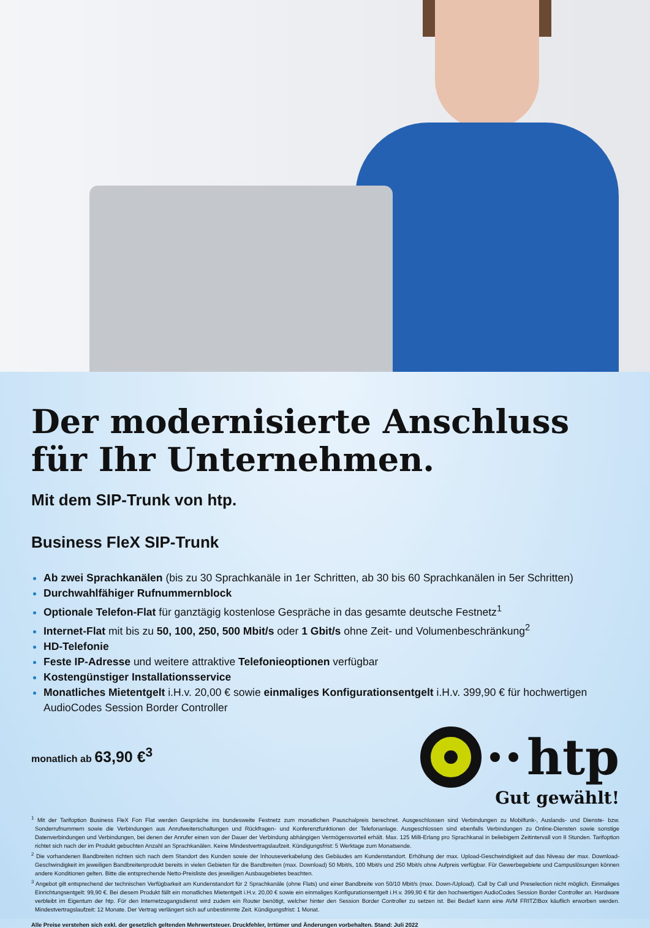Der modernisierte Anschluss
für Ihr Unternehmen.
Mit dem SIP-Trunk von htp.
Business FleX SIP-Trunk
Ab zwei Sprachkanälen (bis zu 30 Sprachkanäle in 1er Schritten, ab 30 bis 60 Sprachkanälen in 5er Schritten)
Durchwahlfähiger Rufnummernblock
Optionale Telefon-Flat für ganztägig kostenlose Gespräche in das gesamte deutsche Festnetz<sup>1</sup>
Internet-Flat mit bis zu 50, 100, 250, 500 Mbit/s oder 1 Gbit/s ohne Zeit- und Volumenbeschränkung<sup>2</sup>
HD-Telefonie
Feste IP-Adresse und weitere attraktive Telefonieoptionen verfügbar
Kostengünstiger Installationsservice
Monatliches Mietentgelt i.H.v. 20,00 € sowie einmaliges Konfigurationsentgelt i.H.v. 399,90 € für hochwertigen AudioCodes Session Border Controller
monatlich ab 63,90 €<sup>3</sup>
htp
Gut gewählt!
<sup>1</sup> Mit der Tarifoption Business FleX Fon Flat werden Gespräche ins bundesweite Festnetz zum monatlichen Pauschalpreis berechnet. Ausgeschlossen sind Verbindungen zu Mobilfunk-, Auslands- und Dienste- bzw. Sonderrufnummern sowie die Verbindungen aus Anrufweiterschaltungen und Rückfragen- und Konferenzfunktionen der Telefonanlage. Ausgeschlossen sind ebenfalls Verbindungen zu Online-Diensten sowie sonstige Datenverbindungen und Verbindungen, bei denen der Anrufer einen von der Dauer der Verbindung abhängigen Vermögensvorteil erhält. Max. 125 Milli-Erlang pro Sprachkanal in beliebigem Zeitintervall von 8 Stunden. Tarifoption richtet sich nach der im Produkt gebuchten Anzahl an Sprachkanälen. Keine Mindestvertragslaufzeit. Kündigungsfrist: 5 Werktage zum Monatsende.
<sup>2</sup> Die vorhandenen Bandbreiten richten sich nach dem Standort des Kunden sowie der Inhouseverkabelung des Gebäudes am Kundenstandort. Erhöhung der max. Upload-Geschwindigkeit auf das Niveau der max. Download-Geschwindigkeit im jeweiligen Bandbreitenprodukt bereits in vielen Gebieten für die Bandbreiten (max. Download) 50 Mbit/s, 100 Mbit/s und 250 Mbit/s ohne Aufpreis verfügbar. Für Gewerbegebiete und Campuslösungen können andere Konditionen gelten. Bitte die entsprechende Netto-Preisliste des jeweiligen Ausbaugebietes beachten.
<sup>3</sup> Angebot gilt entsprechend der technischen Verfügbarkeit am Kundenstandort für 2 Sprachkanäle (ohne Flats) und einer Bandbreite von 50/10 Mbit/s (max. Down-/Upload). Call by Call und Preselection nicht möglich. Einmaliges Einrichtungsentgelt: 99,90 €. Bei diesem Produkt fällt ein monatliches Mietentgelt i.H.v. 20,00 € sowie ein einmaliges Konfigurationsentgelt i.H.v. 399,90 € für den hochwertigen AudioCodes Session Border Controller an. Hardware verbleibt im Eigentum der htp. Für den Internetzugangsdienst wird zudem ein Router benötigt, welcher hinter den Session Border Controller zu setzen ist. Bei Bedarf kann eine AVM FRITZ!Box käuflich erworben werden. Mindestvertragslaufzeit: 12 Monate. Der Vertrag verlängert sich auf unbestimmte Zeit. Kündigungsfrist: 1 Monat.
Alle Preise verstehen sich exkl. der gesetzlich geltenden Mehrwertsteuer. Druckfehler, Irrtümer und Änderungen vorbehalten. Stand: Juli 2022